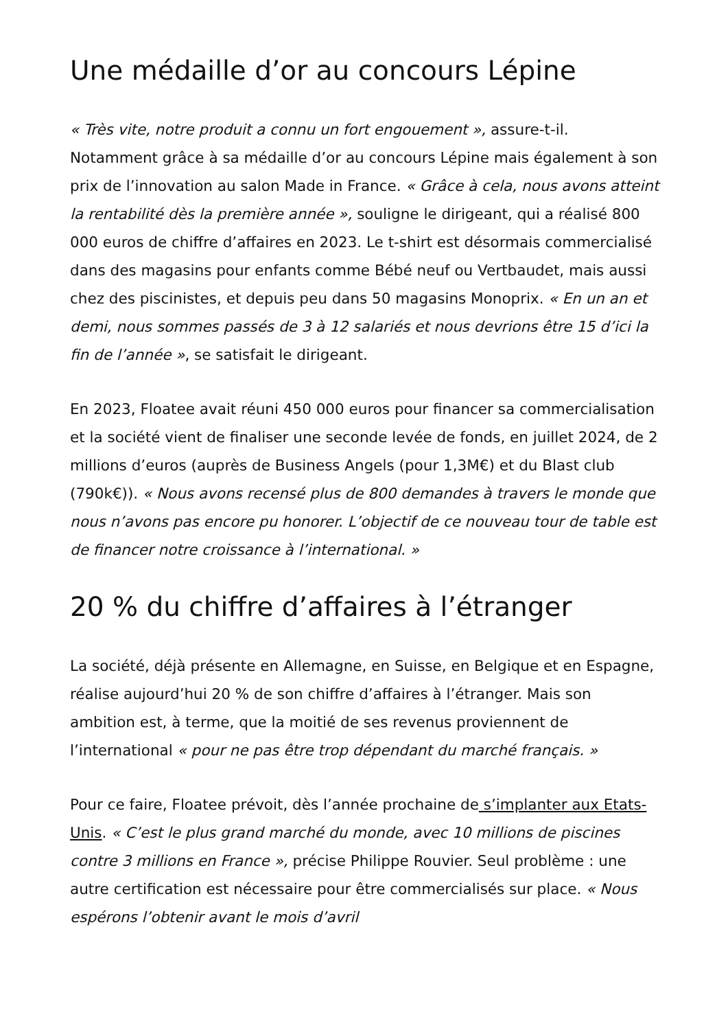Une médaille d’or au concours Lépine
« Très vite, notre produit a connu un fort engouement », assure-t-il. Notamment grâce à sa médaille d’or au concours Lépine mais également à son prix de l’innovation au salon Made in France. « Grâce à cela, nous avons atteint la rentabilité dès la première année », souligne le dirigeant, qui a réalisé 800 000 euros de chiffre d’affaires en 2023. Le t-shirt est désormais commercialisé dans des magasins pour enfants comme Bébé neuf ou Vertbaudet, mais aussi chez des piscinistes, et depuis peu dans 50 magasins Monoprix. « En un an et demi, nous sommes passés de 3 à 12 salariés et nous devrions être 15 d’ici la fin de l’année », se satisfait le dirigeant.
En 2023, Floatee avait réuni 450 000 euros pour financer sa commercialisation et la société vient de finaliser une seconde levée de fonds, en juillet 2024, de 2 millions d’euros (auprès de Business Angels (pour 1,3M€) et du Blast club (790k€)). « Nous avons recensé plus de 800 demandes à travers le monde que nous n’avons pas encore pu honorer. L’objectif de ce nouveau tour de table est de financer notre croissance à l’international. »
20 % du chiffre d’affaires à l’étranger
La société, déjà présente en Allemagne, en Suisse, en Belgique et en Espagne, réalise aujourd’hui 20 % de son chiffre d’affaires à l’étranger. Mais son ambition est, à terme, que la moitié de ses revenus proviennent de l’international « pour ne pas être trop dépendant du marché français. »
Pour ce faire, Floatee prévoit, dès l’année prochaine de s’implanter aux Etats-Unis. « C’est le plus grand marché du monde, avec 10 millions de piscines contre 3 millions en France », précise Philippe Rouvier. Seul problème : une autre certification est nécessaire pour être commercialisés sur place. « Nous espérons l’obtenir avant le mois d’avril